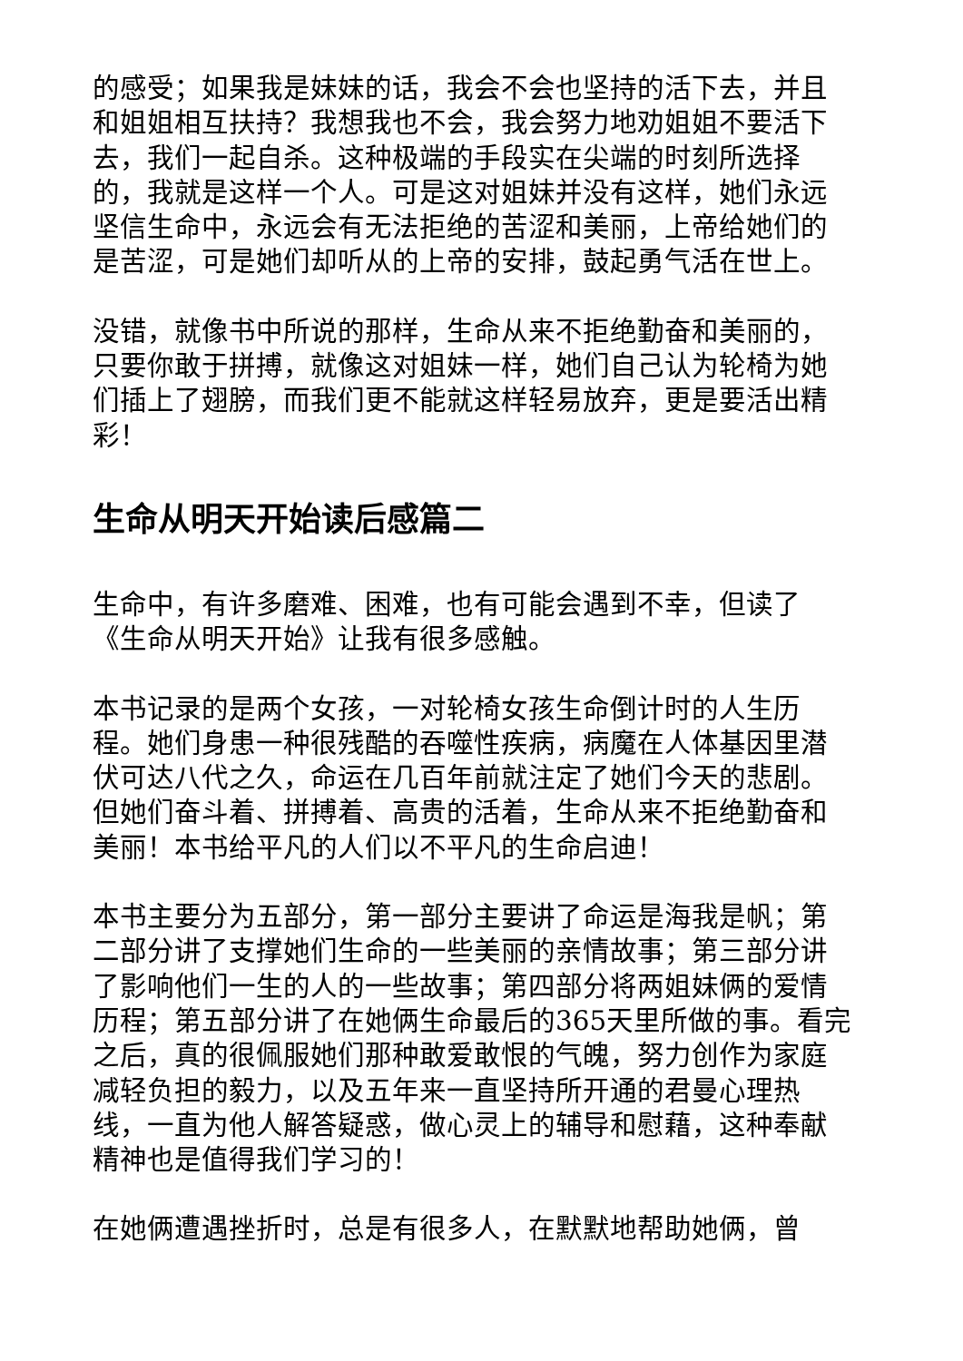的感受；如果我是妹妹的话，我会不会也坚持的活下去，并且和姐姐相互扶持？我想我也不会，我会努力地劝姐姐不要活下去，我们一起自杀。这种极端的手段实在尖端的时刻所选择的，我就是这样一个人。可是这对姐妹并没有这样，她们永远坚信生命中，永远会有无法拒绝的苦涩和美丽，上帝给她们的是苦涩，可是她们却听从的上帝的安排，鼓起勇气活在世上。
没错，就像书中所说的那样，生命从来不拒绝勤奋和美丽的，只要你敢于拼搏，就像这对姐妹一样，她们自己认为轮椅为她们插上了翅膀，而我们更不能就这样轻易放弃，更是要活出精彩！
生命从明天开始读后感篇二
生命中，有许多磨难、困难，也有可能会遇到不幸，但读了《生命从明天开始》让我有很多感触。
本书记录的是两个女孩，一对轮椅女孩生命倒计时的人生历程。她们身患一种很残酷的吞噬性疾病，病魔在人体基因里潜伏可达八代之久，命运在几百年前就注定了她们今天的悲剧。但她们奋斗着、拼搏着、高贵的活着，生命从来不拒绝勤奋和美丽！本书给平凡的人们以不平凡的生命启迪！
本书主要分为五部分，第一部分主要讲了命运是海我是帆；第二部分讲了支撑她们生命的一些美丽的亲情故事；第三部分讲了影响他们一生的人的一些故事；第四部分将两姐妹俩的爱情历程；第五部分讲了在她俩生命最后的365天里所做的事。看完之后，真的很佩服她们那种敢爱敢恨的气魄，努力创作为家庭减轻负担的毅力，以及五年来一直坚持所开通的君曼心理热线，一直为他人解答疑惑，做心灵上的辅导和慰藉，这种奉献精神也是值得我们学习的！
在她俩遭遇挫折时，总是有很多人，在默默地帮助她俩，曾